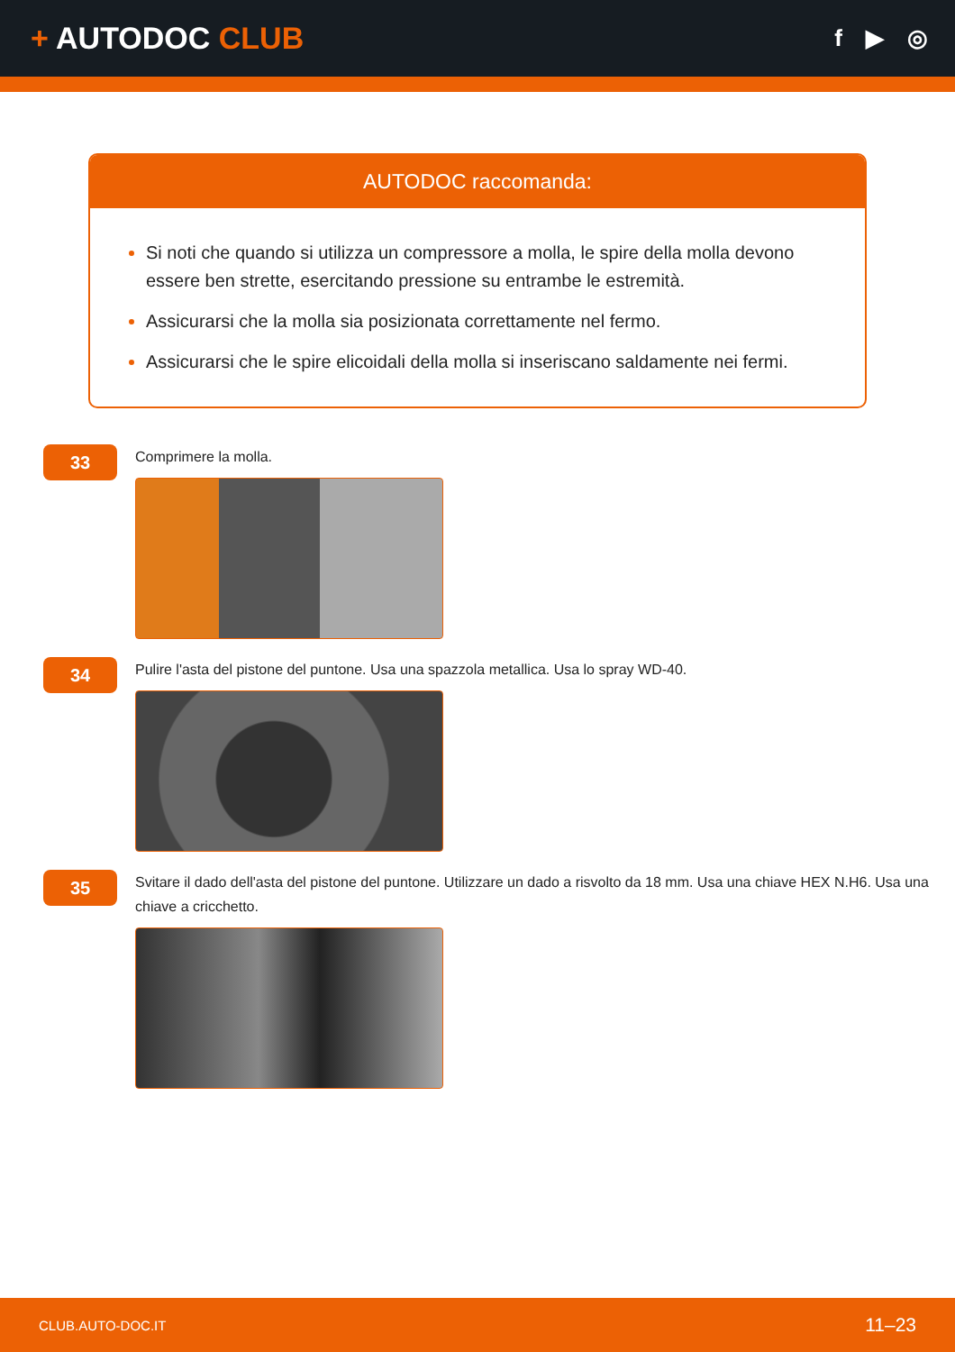+ AUTODOC CLUB
f ▶ ◎
AUTODOC raccomanda:
Si noti che quando si utilizza un compressore a molla, le spire della molla devono essere ben strette, esercitando pressione su entrambe le estremità.
Assicurarsi che la molla sia posizionata correttamente nel fermo.
Assicurarsi che le spire elicoidali della molla si inseriscano saldamente nei fermi.
33
Comprimere la molla.
34
Pulire l'asta del pistone del puntone. Usa una spazzola metallica. Usa lo spray WD-40.
35
Svitare il dado dell'asta del pistone del puntone. Utilizzare un dado a risvolto da 18 mm. Usa una chiave HEX N.H6. Usa una chiave a cricchetto.
CLUB.AUTO-DOC.IT 11–23